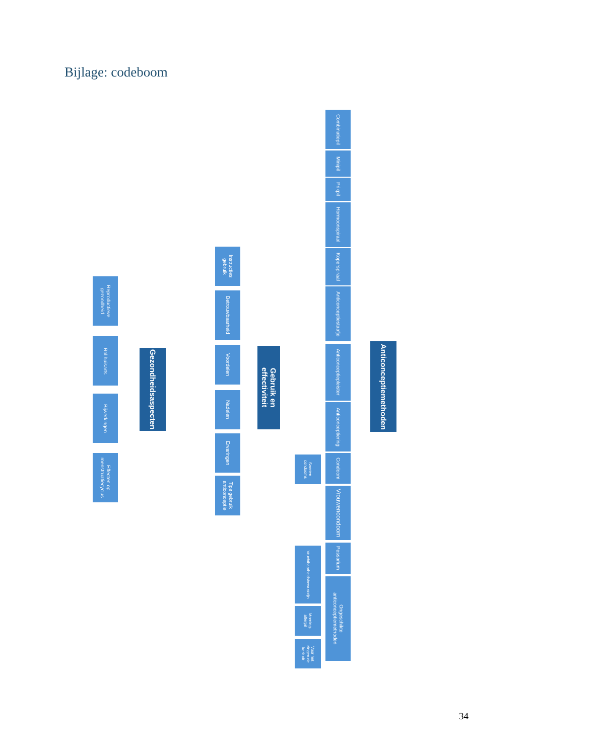Bijlage: codeboom
Reproductieve gezondheid
Rol huisarts
Bijwerkingen
Effecten op menstruatiecyclus
Gezondheidsaspecten
Instructies gebruik
Betrouwbaarheid
Voordelen
Nadelen
Ervaringen
Tips gebruik anticonceptie
Gebruik en effectiviteit
Soorten condooms
Vruchtbaarheidsbewustzijn
Morning-afterpil
Voor het zingen de kerk uit
Combinatiepil
Minipil
Prikpil
Hormoonspiraal
Koperspiraal
Anticonceptiestaafje
Anticonceptiepleister
Anticonceptiering
Condoom
Vrouwencondoom
Pessarium
Ongeschikte anticonceptiemethoden
Anticonceptiemethoden
34